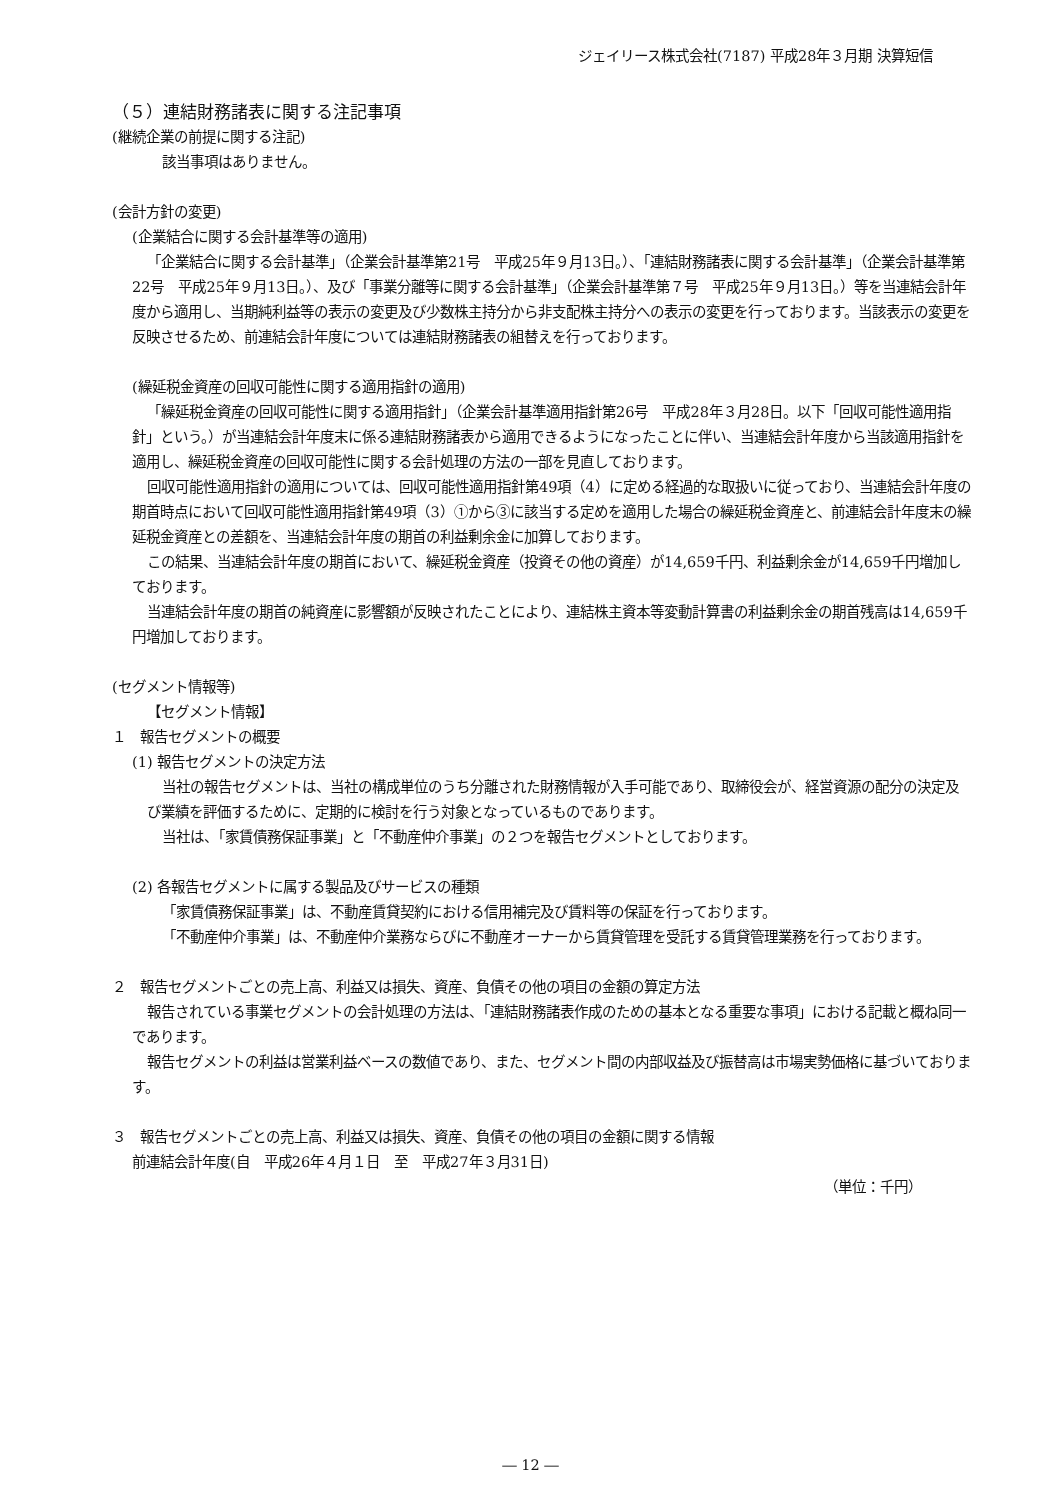ジェイリース株式会社(7187) 平成28年３月期 決算短信
（５）連結財務諸表に関する注記事項
(継続企業の前提に関する注記)
該当事項はありません。
(会計方針の変更)
(企業結合に関する会計基準等の適用)
「企業結合に関する会計基準」（企業会計基準第21号　平成25年９月13日。）、「連結財務諸表に関する会計基準」（企業会計基準第22号　平成25年９月13日。）、及び「事業分離等に関する会計基準」（企業会計基準第７号　平成25年９月13日。）等を当連結会計年度から適用し、当期純利益等の表示の変更及び少数株主持分から非支配株主持分への表示の変更を行っております。当該表示の変更を反映させるため、前連結会計年度については連結財務諸表の組替えを行っております。
(繰延税金資産の回収可能性に関する適用指針の適用)
「繰延税金資産の回収可能性に関する適用指針」（企業会計基準適用指針第26号　平成28年３月28日。以下「回収可能性適用指針」という。）が当連結会計年度末に係る連結財務諸表から適用できるようになったことに伴い、当連結会計年度から当該適用指針を適用し、繰延税金資産の回収可能性に関する会計処理の方法の一部を見直しております。
回収可能性適用指針の適用については、回収可能性適用指針第49項（4）に定める経過的な取扱いに従っており、当連結会計年度の期首時点において回収可能性適用指針第49項（3）①から③に該当する定めを適用した場合の繰延税金資産と、前連結会計年度末の繰延税金資産との差額を、当連結会計年度の期首の利益剰余金に加算しております。
この結果、当連結会計年度の期首において、繰延税金資産（投資その他の資産）が14,659千円、利益剰余金が14,659千円増加しております。
当連結会計年度の期首の純資産に影響額が反映されたことにより、連結株主資本等変動計算書の利益剰余金の期首残高は14,659千円増加しております。
(セグメント情報等)
【セグメント情報】
１　報告セグメントの概要
(1) 報告セグメントの決定方法
当社の報告セグメントは、当社の構成単位のうち分離された財務情報が入手可能であり、取締役会が、経営資源の配分の決定及び業績を評価するために、定期的に検討を行う対象となっているものであります。
当社は、「家賃債務保証事業」と「不動産仲介事業」の２つを報告セグメントとしております。
(2) 各報告セグメントに属する製品及びサービスの種類
「家賃債務保証事業」は、不動産賃貸契約における信用補完及び賃料等の保証を行っております。
「不動産仲介事業」は、不動産仲介業務ならびに不動産オーナーから賃貸管理を受託する賃貸管理業務を行っております。
２　報告セグメントごとの売上高、利益又は損失、資産、負債その他の項目の金額の算定方法
報告されている事業セグメントの会計処理の方法は、「連結財務諸表作成のための基本となる重要な事項」における記載と概ね同一であります。
報告セグメントの利益は営業利益ベースの数値であり、また、セグメント間の内部収益及び振替高は市場実勢価格に基づいております。
３　報告セグメントごとの売上高、利益又は損失、資産、負債その他の項目の金額に関する情報
前連結会計年度(自　平成26年４月１日　至　平成27年３月31日)
（単位：千円）
― 12 ―